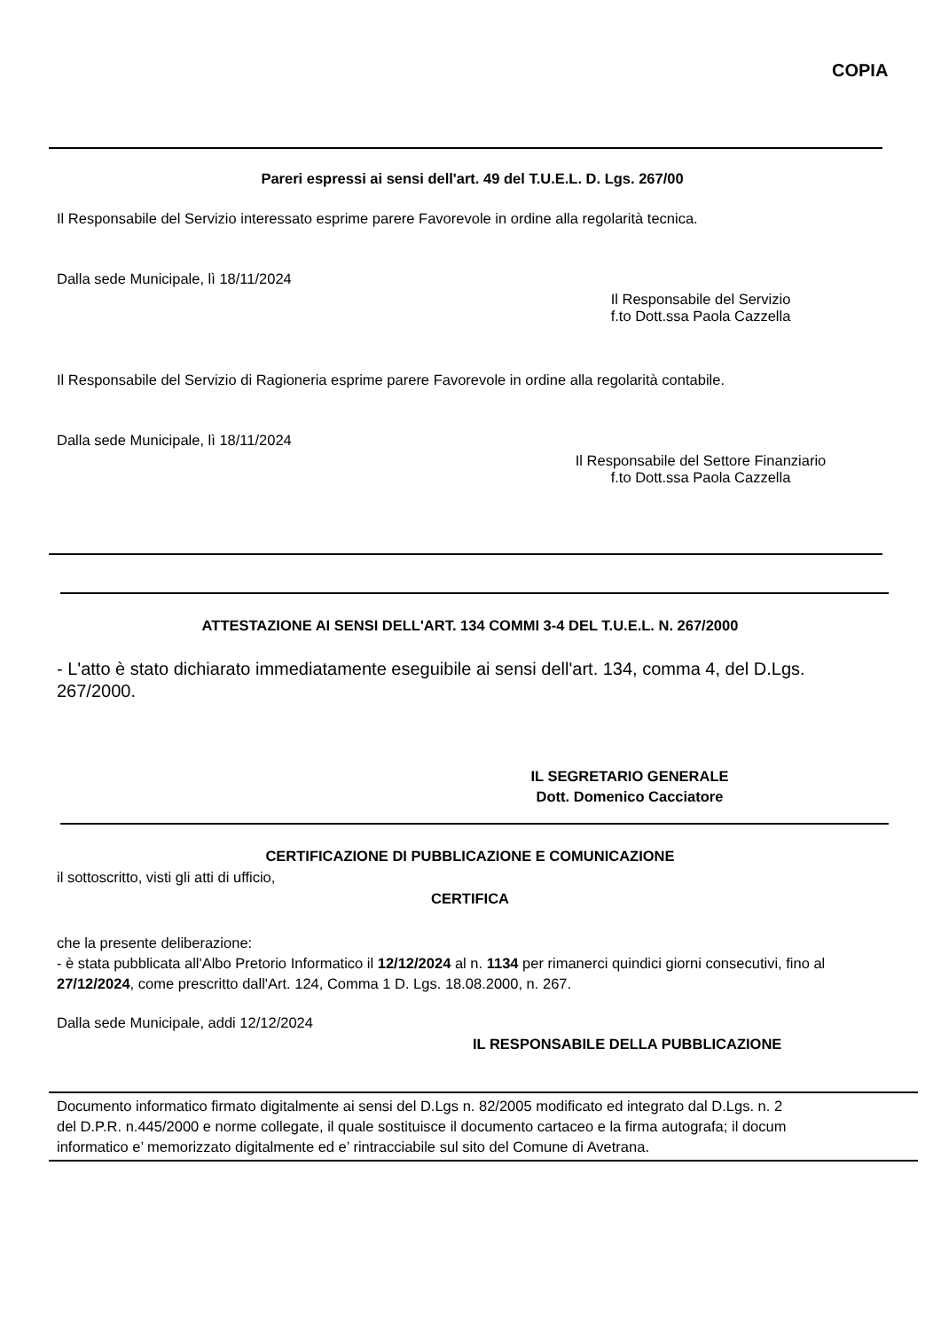COPIA
Pareri espressi ai sensi dell'art. 49 del T.U.E.L. D. Lgs. 267/00
Il Responsabile del Servizio interessato esprime parere Favorevole in ordine alla regolarità tecnica.
Dalla sede Municipale, lì 18/11/2024
Il Responsabile del Servizio
f.to Dott.ssa Paola Cazzella
Il Responsabile del Servizio di Ragioneria esprime parere Favorevole in ordine alla regolarità contabile.
Dalla sede Municipale, lì 18/11/2024
Il Responsabile del Settore Finanziario
f.to Dott.ssa Paola Cazzella
ATTESTAZIONE AI SENSI DELL'ART. 134 COMMI 3-4 DEL T.U.E.L. N. 267/2000
- L'atto è stato dichiarato immediatamente eseguibile ai sensi dell'art. 134, comma 4, del D.Lgs. 267/2000.
IL SEGRETARIO GENERALE
Dott. Domenico Cacciatore
CERTIFICAZIONE DI PUBBLICAZIONE E COMUNICAZIONE
il sottoscritto, visti gli atti di ufficio,
CERTIFICA
che la presente deliberazione:
- è stata pubblicata all'Albo Pretorio Informatico il 12/12/2024 al n. 1134 per rimanerci quindici giorni consecutivi, fino al 27/12/2024, come prescritto dall'Art. 124, Comma 1 D. Lgs. 18.08.2000, n. 267.
Dalla sede Municipale, addi 12/12/2024
IL RESPONSABILE DELLA PUBBLICAZIONE
Documento informatico firmato digitalmente ai sensi del D.Lgs n. 82/2005 modificato ed integrato dal D.Lgs. n. 2
del D.P.R. n.445/2000 e norme collegate, il quale sostituisce il documento cartaceo e la firma autografa; il docum
informatico e’ memorizzato digitalmente ed e’ rintracciabile sul sito del Comune di Avetrana.